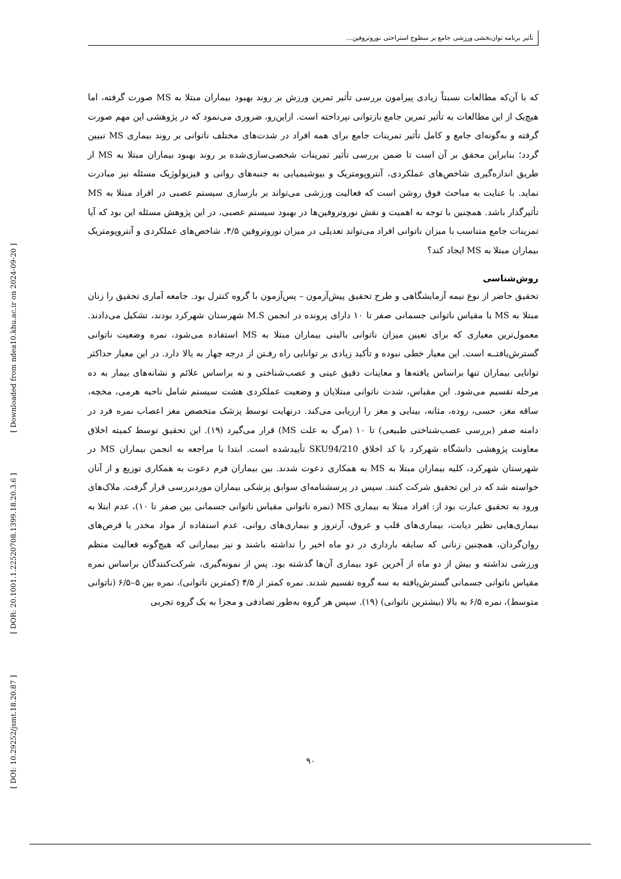تأثیر برنامه توان‌بخشی ورزشی جامع بر سطوح استراحتی نوروتروفین...
[ Downloaded from ndea10.khu.ac.ir on 2024-09-20 ]
[ DOR: 20.1001.1.22520708.1399.18.20.3.6 ]
[ DOI: 10.29252/jsmt.18.20.87 ]
که با آن‌که مطالعات نسبتاً زیادی پیرامون بررسی تأثیر تمرین ورزش بر روند بهبود بیماران مبتلا به MS صورت گرفته، اما هیچ‌یک از این مطالعات به تأثیر تمرین جامع بازتوانی نپرداخته است. ازاین‌رو، ضروری می‌نمود که در پژوهشی این مهم صورت گرفته و به‌گونه‌ای جامع و کامل تأثیر تمرینات جامع برای همه افراد در شدت‌های مختلف ناتوانی بر روند بیماری MS تبیین گردد؛ بنابراین محقق بر آن است تا ضمن بررسی تأثیر تمرینات شخصی‌سازی‌شده بر روند بهبود بیماران مبتلا به MS از طریق اندازه‌گیری شاخص‌های عملکردی، آنتروپومتریک و بیوشیمیایی به جنبه‌های روانی و فیزیولوژیک مسئله نیز مبادرت نماید. با عنایت به مباحث فوق روشن است که فعالیت ورزشی می‌تواند بر بازسازی سیستم عصبی در افراد مبتلا به MS تأثیرگذار باشد. همچنین با توجه به اهمیت و نقش نوروتروفین‌ها در بهبود سیستم عصبی، در این پژوهش مسئله این بود که آیا تمرینات جامع متناسب با میزان ناتوانی افراد می‌تواند تعدیلی در میزان نوروتروفین ۴/۵، شاخص‌های عملکردی و آنتروپومتریک بیماران مبتلا به MS ایجاد کند؟
روش‌شناسی
تحقیق حاضر از نوع نیمه آزمایشگاهی و طرح تحقیق پیش‌آزمون – پس‌آزمون با گروه کنترل بود. جامعه آماری تحقیق را زنان مبتلا به MS با مقیاس ناتوانی جسمانی صفر تا ۱۰ دارای پرونده در انجمن M.S شهرستان شهرکرد بودند، تشکیل می‌دادند. معمول‌ترین معیاری که برای تعیین میزان ناتوانی بالینی بیماران مبتلا به MS استفاده می‌شود، نمره وضعیت ناتوانی گسترش‌یافتــه است. این معیار خطی نبوده و تأکید زیادی بر توانایی راه رفـتن از درجه چهار به بالا دارد. در این معیار حداکثر توانایی بیماران تنها براساس یافته‌ها و معاینات دقیق عینی و عصب‌شناختی و نه براساس علائم و نشانه‌های بیمار به ده مرحله تقسیم می‌شود. این مقیاس، شدت ناتوانی مبتلایان و وضعیت عملکردی هشت سیستم شامل ناحیه هرمی، مخچه، ساقه مغز، حسی، روده، مثانه، بینایی و مغز را ارزیابی می‌کند. درنهایت توسط پزشک متخصص مغز اعصاب نمره فرد در دامنه صفر (بررسی عصب‌شناختی طبیعی) تا ۱۰ (مرگ به علت MS) قرار می‌گیرد (۱۹). این تحقیق توسط کمیته اخلاق معاونت پژوهشی دانشگاه شهرکرد با کد اخلاق SKU94/210 تأییدشده است. ابتدا با مراجعه به انجمن بیماران MS در شهرستان شهرکرد، کلیه بیماران مبتلا به MS به همکاری دعوت شدند. بین بیماران فرم دعوت به همکاری توزیع و از آنان خواسته شد که در این تحقیق شرکت کنند. سپس در پرسشنامه‌ای سوابق پزشکی بیماران موردبررسی قرار گرفت. ملاک‌های ورود به تحقیق عبارت بود از: افراد مبتلا به بیماری MS (نمره ناتوانی مقیاس ناتوانی جسمانی بین صفر تا ۱۰)، عدم ابتلا به بیماری‌هایی نظیر دیابت، بیماری‌های قلب و عروق، آرتروز و بیماری‌های روانی، عدم استفاده از مواد مخدر یا قرص‌های روان‌گردان، همچنین زنانی که سابقه بارداری در دو ماه اخیر را نداشته باشند و نیز بیمارانی که هیچ‌گونه فعالیت منظم ورزشی نداشته و بیش از دو ماه از آخرین عود بیماری آن‌ها گذشته بود. پس از نمونه‌گیری، شرکت‌کنندگان براساس نمره مقیاس ناتوانی جسمانی گسترش‌یافته به سه گروه تقسیم شدند. نمره کمتر از ۴/۵ (کمترین ناتوانی)، نمره بین ۵–۶/۵ (ناتوانی متوسط)، نمره ۶/۵ به بالا (بیشترین ناتوانی) (۱۹). سپس هر گروه به‌طور تصادفی و مجزا به یک گروه تجربی
۹۰